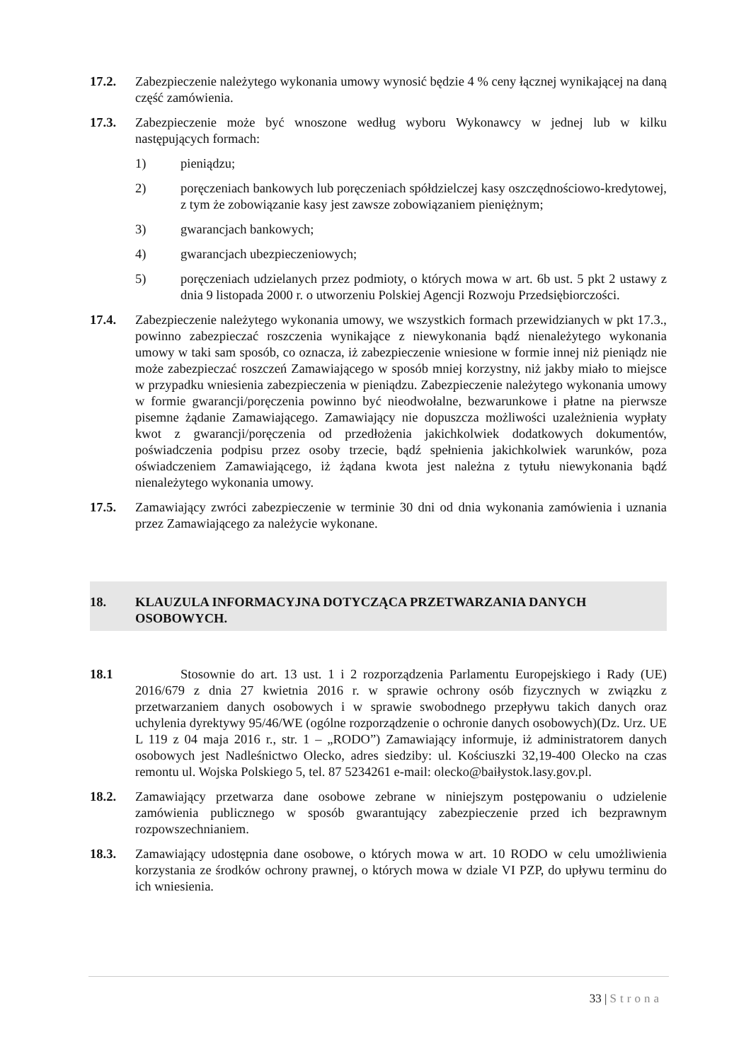17.2. Zabezpieczenie należytego wykonania umowy wynosić będzie 4 % ceny łącznej wynikającej na daną część zamówienia.
17.3. Zabezpieczenie może być wnoszone według wyboru Wykonawcy w jednej lub w kilku następujących formach:
1) pieniądzu;
2) poręczeniach bankowych lub poręczeniach spółdzielczej kasy oszczędnościowo-kredytowej, z tym że zobowiązanie kasy jest zawsze zobowiązaniem pieniężnym;
3) gwarancjach bankowych;
4) gwarancjach ubezpieczeniowych;
5) poręczeniach udzielanych przez podmioty, o których mowa w art. 6b ust. 5 pkt 2 ustawy z dnia 9 listopada 2000 r. o utworzeniu Polskiej Agencji Rozwoju Przedsiębiorczości.
17.4. Zabezpieczenie należytego wykonania umowy, we wszystkich formach przewidzianych w pkt 17.3., powinno zabezpieczać roszczenia wynikające z niewykonania bądź nienależytego wykonania umowy w taki sam sposób, co oznacza, iż zabezpieczenie wniesione w formie innej niż pieniądz nie może zabezpieczać roszczeń Zamawiającego w sposób mniej korzystny, niż jakby miało to miejsce w przypadku wniesienia zabezpieczenia w pieniądzu. Zabezpieczenie należytego wykonania umowy w formie gwarancji/poręczenia powinno być nieodwołalne, bezwarunkowe i płatne na pierwsze pisemne żądanie Zamawiającego. Zamawiający nie dopuszcza możliwości uzależnienia wypłaty kwot z gwarancji/poręczenia od przedłożenia jakichkolwiek dodatkowych dokumentów, poświadczenia podpisu przez osoby trzecie, bądź spełnienia jakichkolwiek warunków, poza oświadczeniem Zamawiającego, iż żądana kwota jest należna z tytułu niewykonania bądź nienależytego wykonania umowy.
17.5. Zamawiający zwróci zabezpieczenie w terminie 30 dni od dnia wykonania zamówienia i uznania przez Zamawiającego za należycie wykonane.
18. KLAUZULA INFORMACYJNA DOTYCZĄCA PRZETWARZANIA DANYCH OSOBOWYCH.
18.1 Stosownie do art. 13 ust. 1 i 2 rozporządzenia Parlamentu Europejskiego i Rady (UE) 2016/679 z dnia 27 kwietnia 2016 r. w sprawie ochrony osób fizycznych w związku z przetwarzaniem danych osobowych i w sprawie swobodnego przepływu takich danych oraz uchylenia dyrektywy 95/46/WE (ogólne rozporządzenie o ochronie danych osobowych)(Dz. Urz. UE L 119 z 04 maja 2016 r., str. 1 – „RODO”) Zamawiający informuje, iż administratorem danych osobowych jest Nadleśnictwo Olecko, adres siedziby: ul. Kościuszki 32,19-400 Olecko na czas remontu ul. Wojska Polskiego 5, tel. 87 5234261 e-mail: olecko@baiłystok.lasy.gov.pl.
18.2. Zamawiający przetwarza dane osobowe zebrane w niniejszym postępowaniu o udzielenie zamówienia publicznego w sposób gwarantujący zabezpieczenie przed ich bezprawnym rozpowszechnianiem.
18.3. Zamawiający udostępnia dane osobowe, o których mowa w art. 10 RODO w celu umożliwienia korzystania ze środków ochrony prawnej, o których mowa w dziale VI PZP, do upływu terminu do ich wniesienia.
33 | Strona